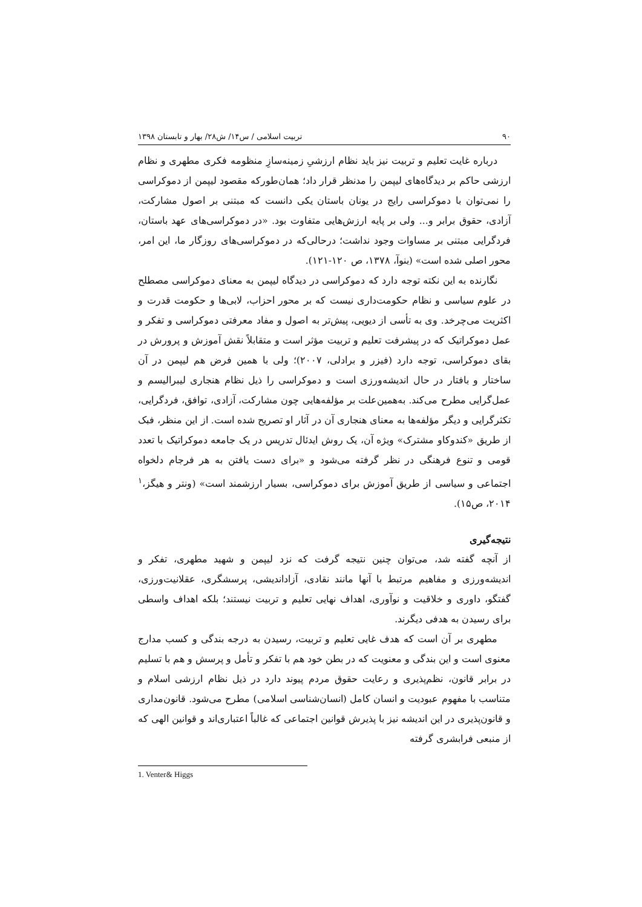۹۰ تربیت اسلامی / س۱۴/ ش۲۸/ بهار و تابستان ۱۳۹۸
درباره غایت تعلیم و تربیت نیز باید نظام ارزشیِ زمینه‌سازِ منظومه فکری مطهری و نظام ارزشی حاکم بر دیدگاه‌های لیپمن را مدنظر قرار داد؛ همان‌طورکه مقصود لیپمن از دموکراسی را نمی‌توان با دموکراسی رایج در یونان باستان یکی دانست که مبتنی بر اصول مشارکت، آزادی، حقوق برابر و... ولی بر پایه ارزش‌هایی متفاوت بود. «در دموکراسی‌های عهد باستان، فردگرایی مبتنی بر مساوات وجود نداشت؛ درحالی‌که در دموکراسی‌های روزگار ما، این امر، محور اصلی شده است» (بنوآ، ۱۳۷۸، ص ۱۲۰-۱۲۱).
نگارنده به این نکته توجه دارد که دموکراسی در دیدگاه لیپمن به معنای دموکراسی مصطلح در علوم سیاسی و نظام حکومت‌داری نیست که بر محور احزاب، لابی‌ها و حکومت قدرت و اکثریت می‌چرخد. وی به تأسی از دیویی، پیش‌تر به اصول و مفاد معرفتی دموکراسی و تفکر و عمل دموکراتیک که در پیشرفت تعلیم و تربیت مؤثر است و متقابلاً نقش آموزش و پرورش در بقای دموکراسی، توجه دارد (فیزر و برادلی، ۲۰۰۷)؛ ولی با همین فرض هم لیپمن در آن ساختار و بافتار در حال اندیشه‌ورزی است و دموکراسی را ذیل نظام هنجاری لیبرالیسم و عمل‌گرایی مطرح می‌کند. به‌همین‌علت بر مؤلفه‌هایی چون مشارکت، آزادی، توافق، فردگرایی، تکثرگرایی و دیگر مؤلفه‌ها به معنای هنجاری آن در آثار او تصریح شده است. از این منظر، فبک از طریق «کندوکاو مشترک» ویژه آن، یک روش ایدئال تدریس در یک جامعه دموکراتیک با تعدد قومی و تنوع فرهنگی در نظر گرفته می‌شود و «برای دست یافتن به هر فرجام دلخواه اجتماعی و سیاسی از طریق آموزش برای دموکراسی، بسیار ارزشمند است» (ونتر و هیگز،<sup>۱</sup> ۲۰۱۴، ص۱۵).
نتیجه‌گیری
از آنچه گفته شد، می‌توان چنین نتیجه گرفت که نزد لیپمن و شهید مطهری، تفکر و اندیشه‌ورزی و مفاهیم مرتبط با آنها مانند نقادی، آزاداندیشی، پرسشگری، عقلانیت‌ورزی، گفتگو، داوری و خلاقیت و نوآوری، اهداف نهایی تعلیم و تربیت نیستند؛ بلکه اهداف واسطی برای رسیدن به هدفی دیگرند.
مطهری بر آن است که هدف غایی تعلیم و تربیت، رسیدن به درجه بندگی و کسب مدارج معنوی است و این بندگی و معنویت که در بطن خود هم با تفکر و تأمل و پرسش و هم با تسلیم در برابر قانون، نظم‌پذیری و رعایت حقوق مردم پیوند دارد در ذیل نظام ارزشی اسلام و متناسب با مفهوم عبودیت و انسان کامل (انسان‌شناسی اسلامی) مطرح می‌شود. قانون‌مداری و قانون‌پذیری در این اندیشه نیز با پذیرش قوانین اجتماعی که غالباً اعتباری‌اند و قوانین الهی که از منبعی فرابشری گرفته
1. Venter& Higgs